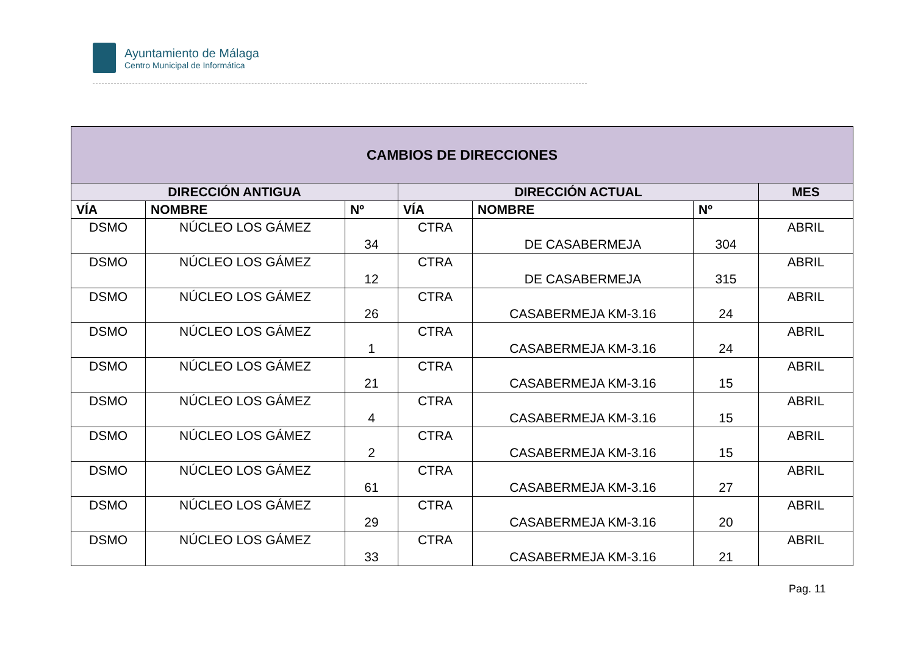Ayuntamiento de Málaga
Centro Municipal de Informática
| CAMBIOS DE DIRECCIONES | | | | | | |
| --- | --- | --- | --- | --- | --- | --- |
| DIRECCIÓN ANTIGUA | | | DIRECCIÓN ACTUAL | | | MES |
| VÍA | NOMBRE | Nº | VÍA | NOMBRE | Nº | |
| DSMO | NÚCLEO LOS GÁMEZ | 34 | CTRA | DE CASABERMEJA | 304 | ABRIL |
| DSMO | NÚCLEO LOS GÁMEZ | 12 | CTRA | DE CASABERMEJA | 315 | ABRIL |
| DSMO | NÚCLEO LOS GÁMEZ | 26 | CTRA | CASABERMEJA KM-3.16 | 24 | ABRIL |
| DSMO | NÚCLEO LOS GÁMEZ | 1 | CTRA | CASABERMEJA KM-3.16 | 24 | ABRIL |
| DSMO | NÚCLEO LOS GÁMEZ | 21 | CTRA | CASABERMEJA KM-3.16 | 15 | ABRIL |
| DSMO | NÚCLEO LOS GÁMEZ | 4 | CTRA | CASABERMEJA KM-3.16 | 15 | ABRIL |
| DSMO | NÚCLEO LOS GÁMEZ | 2 | CTRA | CASABERMEJA KM-3.16 | 15 | ABRIL |
| DSMO | NÚCLEO LOS GÁMEZ | 61 | CTRA | CASABERMEJA KM-3.16 | 27 | ABRIL |
| DSMO | NÚCLEO LOS GÁMEZ | 29 | CTRA | CASABERMEJA KM-3.16 | 20 | ABRIL |
| DSMO | NÚCLEO LOS GÁMEZ | 33 | CTRA | CASABERMEJA KM-3.16 | 21 | ABRIL |
Pag. 11